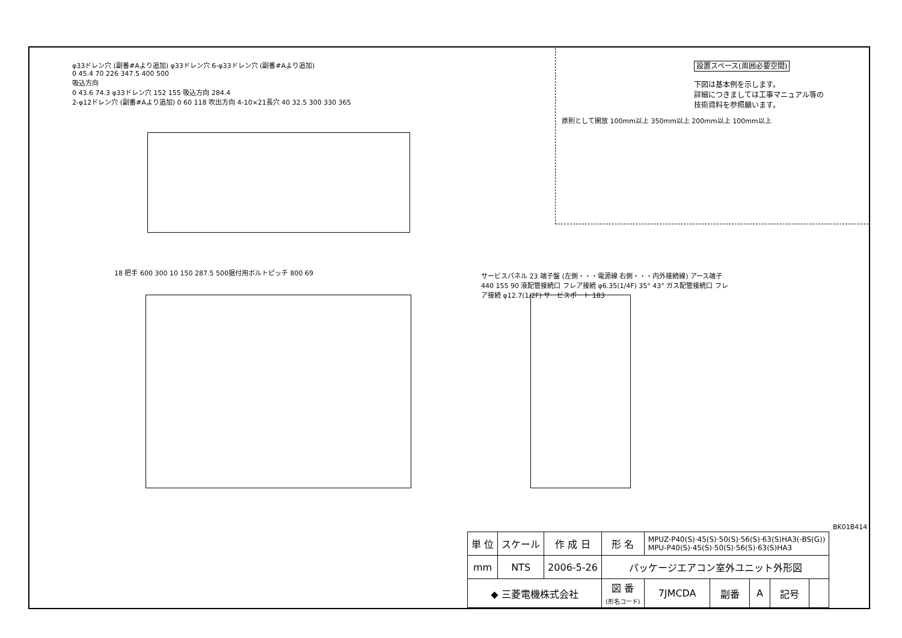φ33ドレン穴 (副番#Aより追加) φ33ドレン穴 6-φ33ドレン穴 (副番#Aより追加)
0 45.4 70 226 347.5 400 500
吸込方向
0 43.6 74.3 φ33ドレン穴 152 155 吸込方向 284.4
2-φ12ドレン穴 (副番#Aより追加) 0 60 118 吹出方向 4-10×21長穴 40 32.5 300 330 365
設置スペース(周囲必要空間)
下図は基本例を示します。
詳細につきましては工事マニュアル等の
技術資料を参照願います。
原則として開放 100mm以上 350mm以上 200mm以上 100mm以上
18 把手 600 300 10 150 287.5 500据付用ボルトピッチ 800 69
サービスパネル 23 端子盤 (左側・・・電源線 右側・・・内外接続線) アース端子 440 155 90 液配管接続口 フレア接続 φ6.35(1/4F) 35° 43° ガス配管接続口 フレア接続 φ12.7(1/2F) サービスポート 183
BK01B414
| 単 位 | スケール | 作 成 日 | 形 名 | MPUZ-P40(S)·45(S)·50(S)·56(S)·63(S)HA3(-BS(G)) MPU-P40(S)·45(S)·50(S)·56(S)·63(S)HA3 | | | | |
| mm | NTS | 2006-5-26 | パッケージエアコン室外ユニット外形図 | | | | | |
| ◆ 三菱電機株式会社 | | | 図 番 (形名コード) | 7JMCDA | 副番 | A | 記号 | |